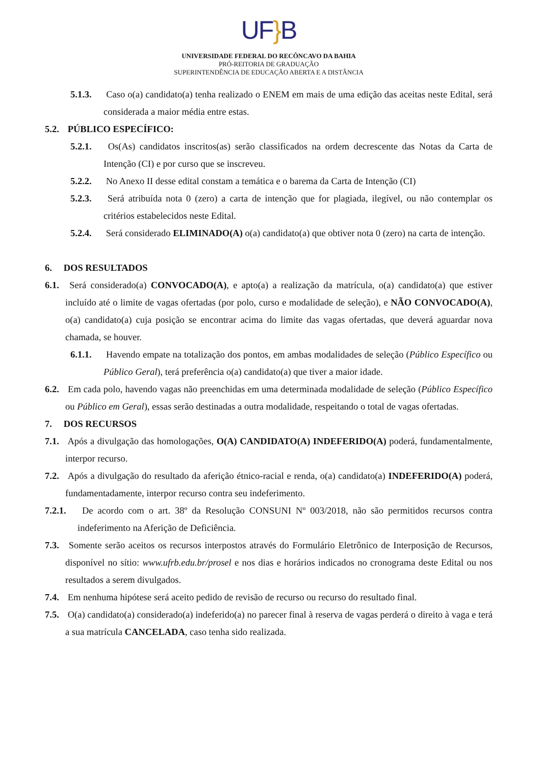UF}B
UNIVERSIDADE FEDERAL DO RECÔNCAVO DA BAHIA
PRÓ-REITORIA DE GRADUAÇÃO
SUPERINTENDÊNCIA DE EDUCAÇÃO ABERTA E A DISTÂNCIA
5.1.3. Caso o(a) candidato(a) tenha realizado o ENEM em mais de uma edição das aceitas neste Edital, será considerada a maior média entre estas.
5.2. PÚBLICO ESPECÍFICO:
5.2.1. Os(As) candidatos inscritos(as) serão classificados na ordem decrescente das Notas da Carta de Intenção (CI) e por curso que se inscreveu.
5.2.2. No Anexo II desse edital constam a temática e o barema da Carta de Intenção (CI)
5.2.3. Será atribuída nota 0 (zero) a carta de intenção que for plagiada, ilegível, ou não contemplar os critérios estabelecidos neste Edital.
5.2.4. Será considerado ELIMINADO(A) o(a) candidato(a) que obtiver nota 0 (zero) na carta de intenção.
6. DOS RESULTADOS
6.1. Será considerado(a) CONVOCADO(A), e apto(a) a realização da matrícula, o(a) candidato(a) que estiver incluído até o limite de vagas ofertadas (por polo, curso e modalidade de seleção), e NÃO CONVOCADO(A), o(a) candidato(a) cuja posição se encontrar acima do limite das vagas ofertadas, que deverá aguardar nova chamada, se houver.
6.1.1. Havendo empate na totalização dos pontos, em ambas modalidades de seleção (Público Específico ou Público Geral), terá preferência o(a) candidato(a) que tiver a maior idade.
6.2. Em cada polo, havendo vagas não preenchidas em uma determinada modalidade de seleção (Público Específico ou Público em Geral), essas serão destinadas a outra modalidade, respeitando o total de vagas ofertadas.
7. DOS RECURSOS
7.1. Após a divulgação das homologações, O(A) CANDIDATO(A) INDEFERIDO(A) poderá, fundamentalmente, interpor recurso.
7.2. Após a divulgação do resultado da aferição étnico-racial e renda, o(a) candidato(a) INDEFERIDO(A) poderá, fundamentadamente, interpor recurso contra seu indeferimento.
7.2.1. De acordo com o art. 38º da Resolução CONSUNI Nº 003/2018, não são permitidos recursos contra indeferimento na Aferição de Deficiência.
7.3. Somente serão aceitos os recursos interpostos através do Formulário Eletrônico de Interposição de Recursos, disponível no sítio: www.ufrb.edu.br/prosel e nos dias e horários indicados no cronograma deste Edital ou nos resultados a serem divulgados.
7.4. Em nenhuma hipótese será aceito pedido de revisão de recurso ou recurso do resultado final.
7.5. O(a) candidato(a) considerado(a) indeferido(a) no parecer final à reserva de vagas perderá o direito à vaga e terá a sua matrícula CANCELADA, caso tenha sido realizada.